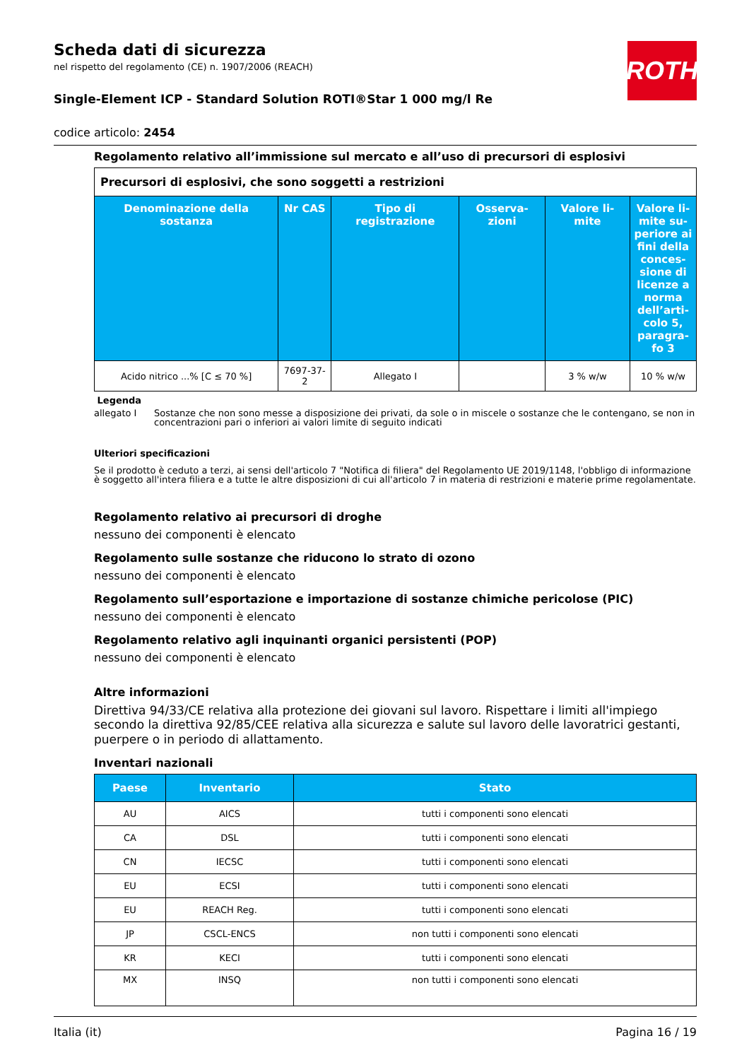ROTH
Scheda dati di sicurezza
nel rispetto del regolamento (CE) n. 1907/2006 (REACH)
Single-Element ICP - Standard Solution ROTI®Star 1 000 mg/l Re
codice articolo: 2454
Regolamento relativo all’immissione sul mercato e all’uso di precursori di esplosivi
| Precursori di esplosivi, che sono soggetti a restrizioni | | | | | |
| Denominazione della sostanza | Nr CAS | Tipo di registrazione | Osserva-zioni | Valore li-mite | Valore li-mite su-periore ai fini della conces-sione di licenze a norma dell’arti-colo 5, paragra-fo 3 |
| Acido nitrico ...% [C ≤ 70 %] | 7697-37-2 | Allegato I | | 3 % w/w | 10 % w/w |
Legenda
allegato I Sostanze che non sono messe a disposizione dei privati, da sole o in miscele o sostanze che le contengano, se non in concentrazioni pari o inferiori ai valori limite di seguito indicati
Ulteriori specificazioni
Se il prodotto è ceduto a terzi, ai sensi dell'articolo 7 "Notifica di filiera" del Regolamento UE 2019/1148, l'obbligo di informazione è soggetto all'intera filiera e a tutte le altre disposizioni di cui all'articolo 7 in materia di restrizioni e materie prime regolamentate.
Regolamento relativo ai precursori di droghe
nessuno dei componenti è elencato
Regolamento sulle sostanze che riducono lo strato di ozono
nessuno dei componenti è elencato
Regolamento sull’esportazione e importazione di sostanze chimiche pericolose (PIC)
nessuno dei componenti è elencato
Regolamento relativo agli inquinanti organici persistenti (POP)
nessuno dei componenti è elencato
Altre informazioni
Direttiva 94/33/CE relativa alla protezione dei giovani sul lavoro. Rispettare i limiti all'impiego secondo la direttiva 92/85/CEE relativa alla sicurezza e salute sul lavoro delle lavoratrici gestanti, puerpere o in periodo di allattamento.
Inventari nazionali
| Paese | Inventario | Stato |
| --- | --- | --- |
| AU | AICS | tutti i componenti sono elencati |
| CA | DSL | tutti i componenti sono elencati |
| CN | IECSC | tutti i componenti sono elencati |
| EU | ECSI | tutti i componenti sono elencati |
| EU | REACH Reg. | tutti i componenti sono elencati |
| JP | CSCL-ENCS | non tutti i componenti sono elencati |
| KR | KECI | tutti i componenti sono elencati |
| MX | INSQ | non tutti i componenti sono elencati |
Italia (it) Pagina 16 / 19